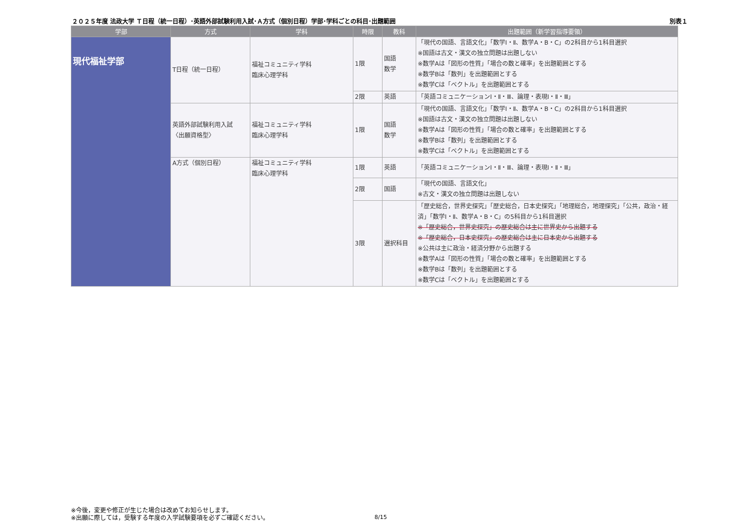２０２５年度 法政大学 Ｔ日程（統一日程）･英語外部試験利用入試･Ａ方式（個別日程）学部･学科ごとの科目･出題範囲 別表１
| 学部 | 方式 | 学科 | 時限 | 教科 | 出題範囲（新学習指導要領） |
| --- | --- | --- | --- | --- | --- |
| 現代福祉学部 | T日程（統一日程） | 福祉コミュニティ学科 臨床心理学科 | 1限 | 国語 数学 | 「現代の国語、言語文化」「数学Ⅰ・Ⅱ、数学A・B・C」の2科目から1科目選択 ※国語は古文・漢文の独立問題は出題しない ※数学Aは「図形の性質」「場合の数と確率」を出題範囲とする ※数学Bは「数列」を出題範囲とする ※数学Cは「ベクトル」を出題範囲とする |
| | | | 2限 | 英語 | 「英語コミュニケーションⅠ・Ⅱ・Ⅲ、論理・表現Ⅰ・Ⅱ・Ⅲ」 |
| | 英語外部試験利用入試 〈出願資格型〉 | 福祉コミュニティ学科 臨床心理学科 | 1限 | 国語 数学 | 「現代の国語、言語文化」「数学Ⅰ・Ⅱ、数学A・B・C」の2科目から1科目選択 ※国語は古文・漢文の独立問題は出題しない ※数学Aは「図形の性質」「場合の数と確率」を出題範囲とする ※数学Bは「数列」を出題範囲とする ※数学Cは「ベクトル」を出題範囲とする |
| | A方式（個別日程） | 福祉コミュニティ学科 臨床心理学科 | 1限 | 英語 | 「英語コミュニケーションⅠ・Ⅱ・Ⅲ、論理・表現Ⅰ・Ⅱ・Ⅲ」 |
| | | | 2限 | 国語 | 「現代の国語、言語文化」 ※古文・漢文の独立問題は出題しない |
| | | | 3限 | 選択科目 | 「歴史総合，世界史探究」「歴史総合，日本史探究」「地理総合，地理探究」「公共，政治・経済」「数学Ⅰ・Ⅱ、数学A・B・C」の5科目から1科目選択 ※「歴史総合，世界史探究」の歴史総合は主に世界史から出題する ※「歴史総合，日本史探究」の歴史総合は主に日本史から出題する ※公共は主に政治・経済分野から出題する ※数学Aは「図形の性質」「場合の数と確率」を出題範囲とする ※数学Bは「数列」を出題範囲とする ※数学Cは「ベクトル」を出題範囲とする |
※今後，変更や修正が生じた場合は改めてお知らせします。
※出願に際しては，受験する年度の入学試験要項を必ずご確認ください。
8/15